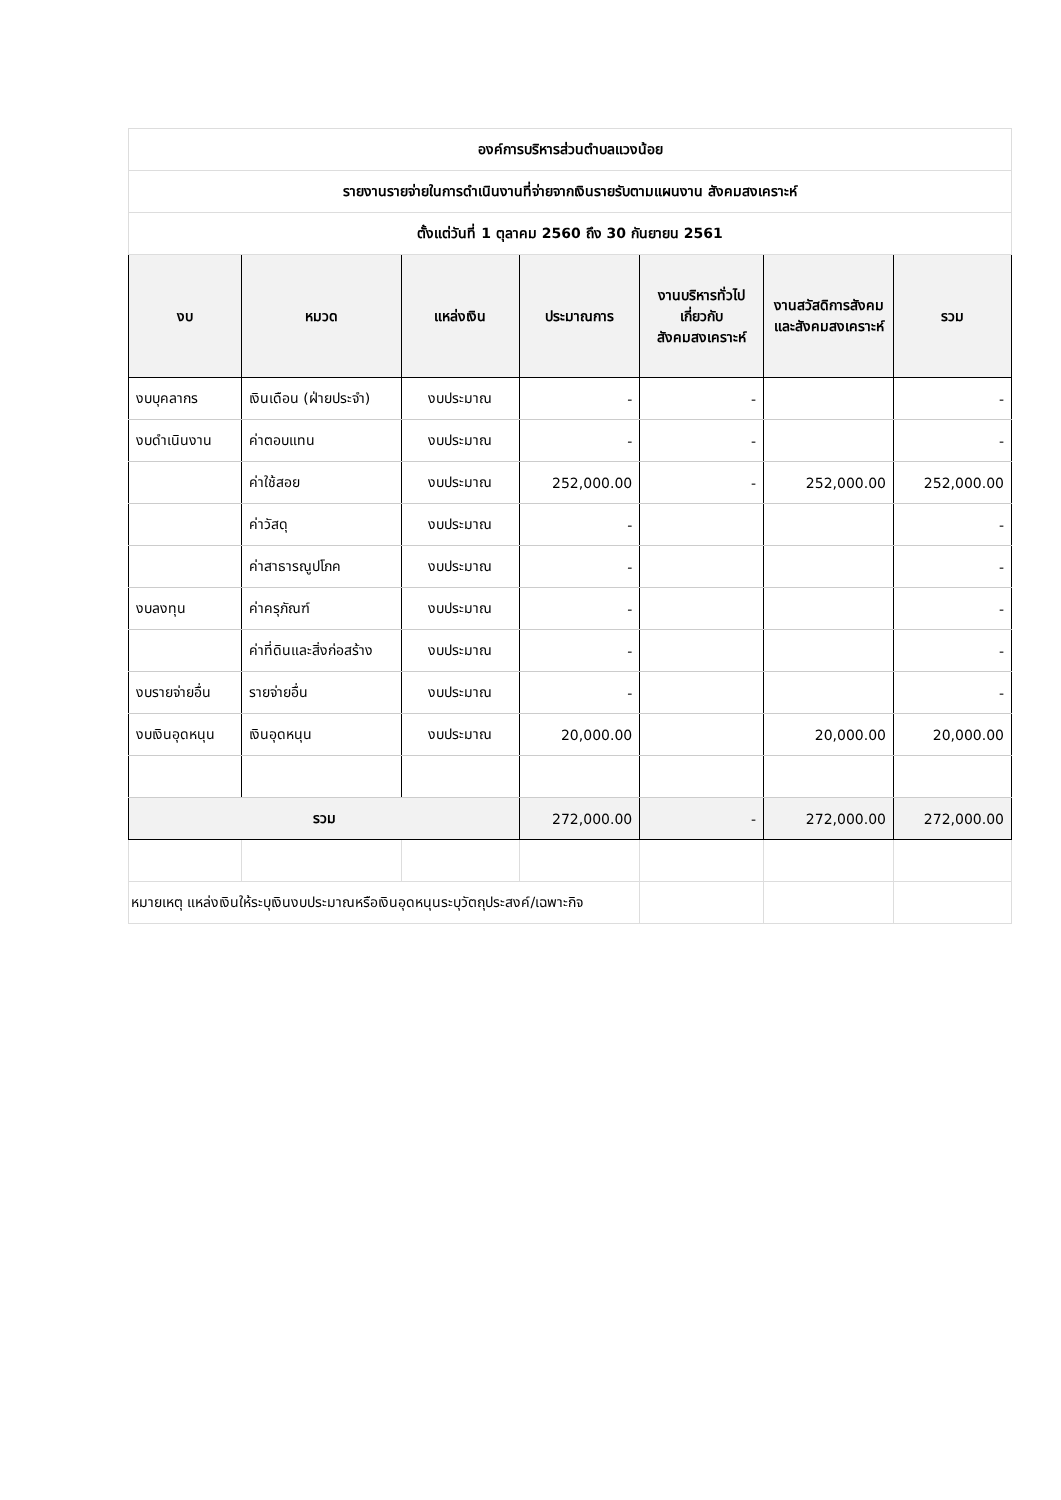| องค์การบริหารส่วนตำบลแวงน้อย | | | | | | |
| รายงานรายจ่ายในการดำเนินงานที่จ่ายจากเงินรายรับตามแผนงาน สังคมสงเคราะห์ | | | | | | |
| ตั้งแต่วันที่ 1 ตุลาคม 2560 ถึง 30 กันยายน 2561 | | | | | | |
| งบ | หมวด | แหล่งเงิน | ประมาณการ | งานบริหารทั่วไปเกี่ยวกับสังคมสงเคราะห์ | งานสวัสดิการสังคมและสังคมสงเคราะห์ | รวม |
| งบบุคลากร | เงินเดือน (ฝ่ายประจำ) | งบประมาณ | - | - | | - |
| งบดำเนินงาน | ค่าตอบแทน | งบประมาณ | - | - | | - |
| | ค่าใช้สอย | งบประมาณ | 252,000.00 | - | 252,000.00 | 252,000.00 |
| | ค่าวัสดุ | งบประมาณ | - | | | - |
| | ค่าสาธารณูปโภค | งบประมาณ | - | | | - |
| งบลงทุน | ค่าครุภัณฑ์ | งบประมาณ | - | | | - |
| | ค่าที่ดินและสิ่งก่อสร้าง | งบประมาณ | - | | | - |
| งบรายจ่ายอื่น | รายจ่ายอื่น | งบประมาณ | - | | | - |
| งบเงินอุดหนุน | เงินอุดหนุน | งบประมาณ | 20,000.00 | | 20,000.00 | 20,000.00 |
| รวม | | | 272,000.00 | - | 272,000.00 | 272,000.00 |
| หมายเหตุ แหล่งเงินให้ระบุเงินงบประมาณหรือเงินอุดหนุนระบุวัตถุประสงค์/เฉพาะกิจ | | | | | | |